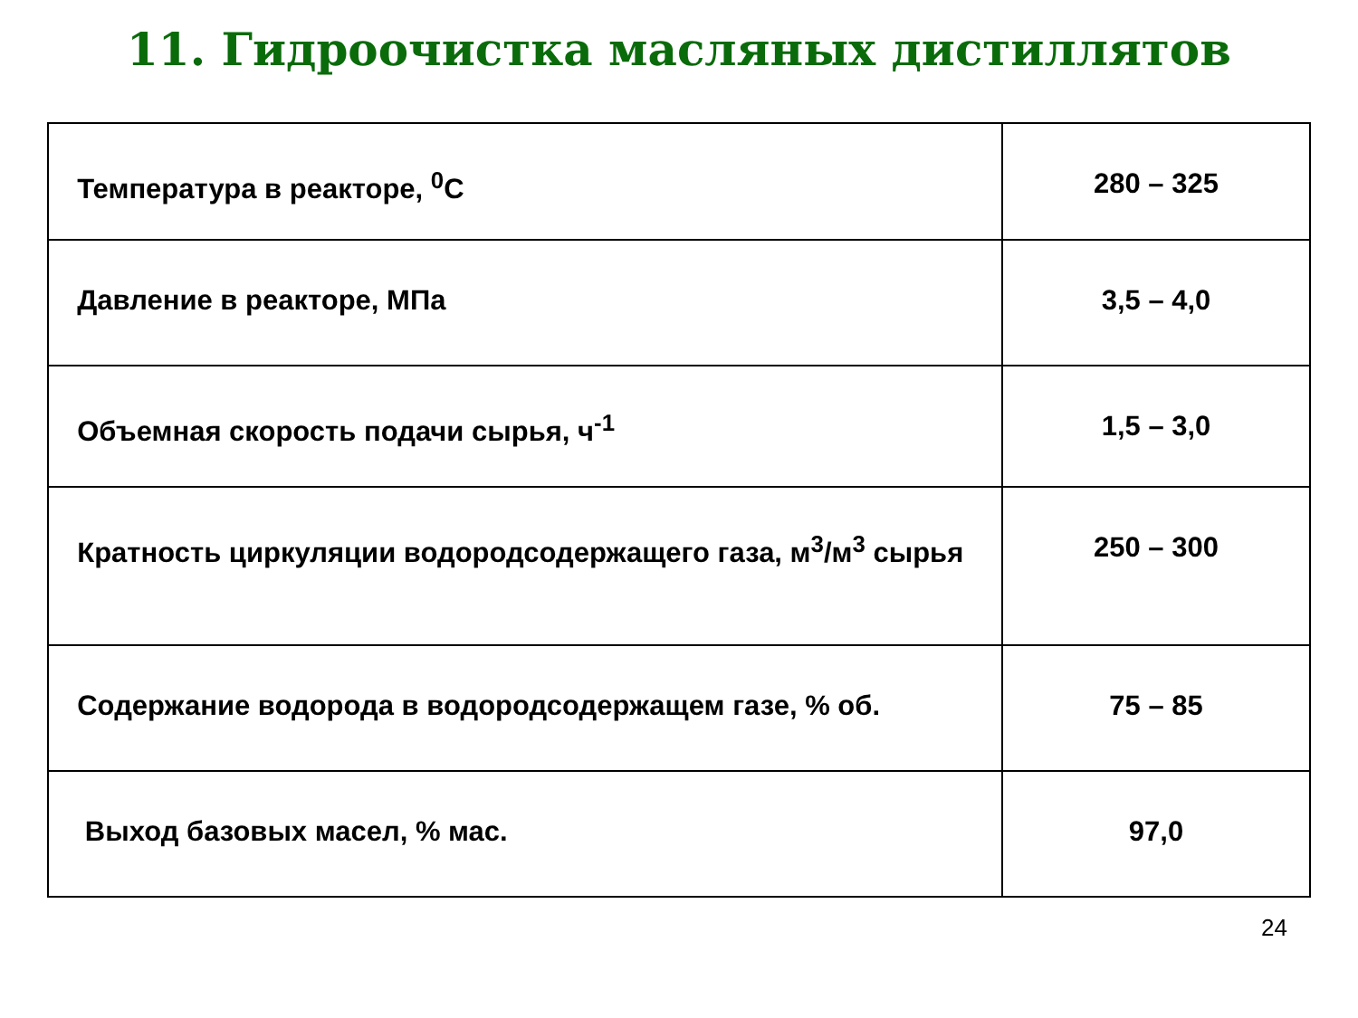11. Гидроочистка масляных дистиллятов
| Температура в реакторе, <sup>0</sup>С | 280 – 325 |
| Давление в реакторе, МПа | 3,5 – 4,0 |
| Объемная скорость подачи сырья, ч<sup>-1</sup> | 1,5 – 3,0 |
| Кратность циркуляции водородсодержащего газа, м<sup>3</sup>/м<sup>3</sup> сырья | 250 – 300 |
| Содержание водорода в водородсодержащем газе, % об. | 75 – 85 |
| Выход базовых масел, % мас. | 97,0 |
24